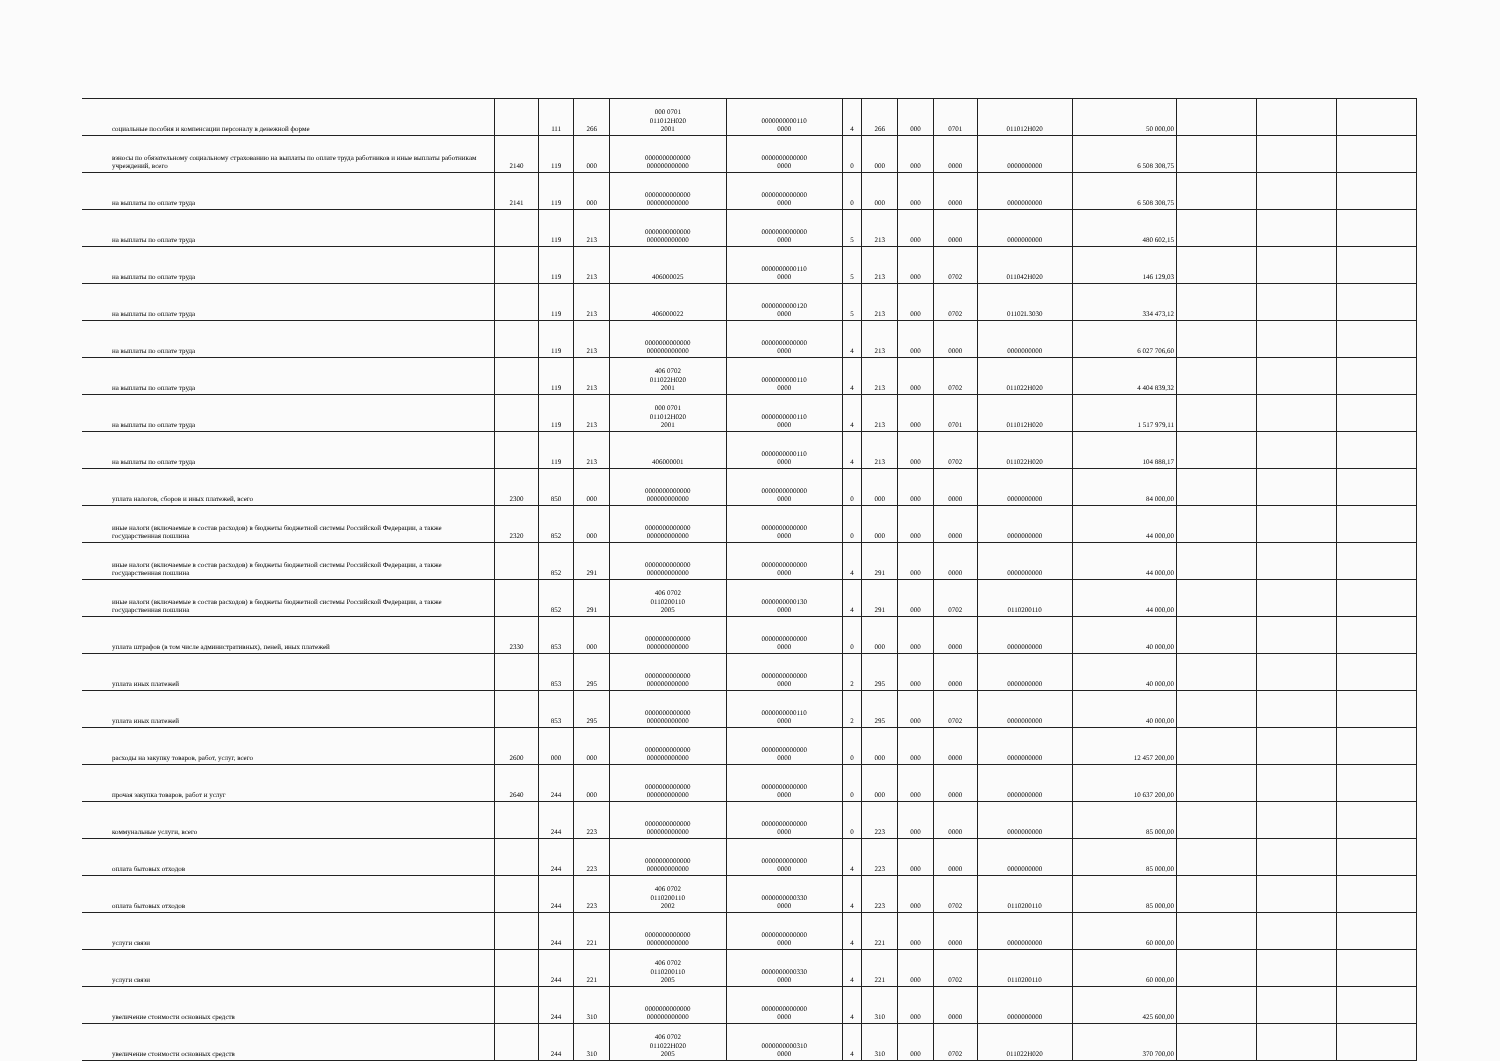| социальные пособия и компенсации персоналу в денежной форме | | 111 | 266 | 000 0701 011012Н020 2001 | 0000000000110 0000 | 4 | 266 | 000 | 0701 | 011012Н020 | 50 000,00 | | | |
| взносы по обязательному социальному страхованию на выплаты по оплате труда работников и иные выплаты работникам учреждений, всего | 2140 | 119 | 000 | 0000000000000 000000000000 | 0000000000000 0000 | 0 | 000 | 000 | 0000 | 0000000000 | 6 508 308,75 | | | |
| на выплаты по оплате труда | 2141 | 119 | 000 | 0000000000000 000000000000 | 0000000000000 0000 | 0 | 000 | 000 | 0000 | 0000000000 | 6 508 308,75 | | | |
| на выплаты по оплате труда | | 119 | 213 | 0000000000000 000000000000 | 0000000000000 0000 | 5 | 213 | 000 | 0000 | 0000000000 | 480 602,15 | | | |
| на выплаты по оплате труда | | 119 | 213 | 406000025 | 0000000000110 0000 | 5 | 213 | 000 | 0702 | 011042Н020 | 146 129,03 | | | |
| на выплаты по оплате труда | | 119 | 213 | 406000022 | 0000000000120 0000 | 5 | 213 | 000 | 0702 | 01102L3030 | 334 473,12 | | | |
| на выплаты по оплате труда | | 119 | 213 | 0000000000000 000000000000 | 0000000000000 0000 | 4 | 213 | 000 | 0000 | 0000000000 | 6 027 706,60 | | | |
| на выплаты по оплате труда | | 119 | 213 | 406 0702 011022Н020 2001 | 0000000000110 0000 | 4 | 213 | 000 | 0702 | 011022Н020 | 4 404 839,32 | | | |
| на выплаты по оплате труда | | 119 | 213 | 000 0701 011012Н020 2001 | 0000000000110 0000 | 4 | 213 | 000 | 0701 | 011012Н020 | 1 517 979,11 | | | |
| на выплаты по оплате труда | | 119 | 213 | 406000001 | 0000000000110 0000 | 4 | 213 | 000 | 0702 | 011022Н020 | 104 888,17 | | | |
| уплата налогов, сборов и иных платежей, всего | 2300 | 850 | 000 | 0000000000000 000000000000 | 0000000000000 0000 | 0 | 000 | 000 | 0000 | 0000000000 | 84 000,00 | | | |
| иные налоги (включаемые в состав расходов) в бюджеты бюджетной системы Российской Федерации, а также государственная пошлина | 2320 | 852 | 000 | 0000000000000 000000000000 | 0000000000000 0000 | 0 | 000 | 000 | 0000 | 0000000000 | 44 000,00 | | | |
| иные налоги (включаемые в состав расходов) в бюджеты бюджетной системы Российской Федерации, а также государственная пошлина | | 852 | 291 | 0000000000000 000000000000 | 0000000000000 0000 | 4 | 291 | 000 | 0000 | 0000000000 | 44 000,00 | | | |
| иные налоги (включаемые в состав расходов) в бюджеты бюджетной системы Российской Федерации, а также государственная пошлина | | 852 | 291 | 406 0702 0110200110 2005 | 0000000000130 0000 | 4 | 291 | 000 | 0702 | 0110200110 | 44 000,00 | | | |
| уплата штрафов (в том числе административных), пеней, иных платежей | 2330 | 853 | 000 | 0000000000000 000000000000 | 0000000000000 0000 | 0 | 000 | 000 | 0000 | 0000000000 | 40 000,00 | | | |
| уплата иных платежей | | 853 | 295 | 0000000000000 000000000000 | 0000000000000 0000 | 2 | 295 | 000 | 0000 | 0000000000 | 40 000,00 | | | |
| уплата иных платежей | | 853 | 295 | 0000000000000 000000000000 | 0000000000110 0000 | 2 | 295 | 000 | 0702 | 0000000000 | 40 000,00 | | | |
| расходы на закупку товаров, работ, услуг, всего | 2600 | 000 | 000 | 0000000000000 000000000000 | 0000000000000 0000 | 0 | 000 | 000 | 0000 | 0000000000 | 12 457 200,00 | | | |
| прочая закупка товаров, работ и услуг | 2640 | 244 | 000 | 0000000000000 000000000000 | 0000000000000 0000 | 0 | 000 | 000 | 0000 | 0000000000 | 10 637 200,00 | | | |
| коммунальные услуги, всего | | 244 | 223 | 0000000000000 000000000000 | 0000000000000 0000 | 0 | 223 | 000 | 0000 | 0000000000 | 85 000,00 | | | |
| оплата бытовых отходов | | 244 | 223 | 0000000000000 000000000000 | 0000000000000 0000 | 4 | 223 | 000 | 0000 | 0000000000 | 85 000,00 | | | |
| оплата бытовых отходов | | 244 | 223 | 406 0702 0110200110 2002 | 0000000000330 0000 | 4 | 223 | 000 | 0702 | 0110200110 | 85 000,00 | | | |
| услуги связи | | 244 | 221 | 0000000000000 000000000000 | 0000000000000 0000 | 4 | 221 | 000 | 0000 | 0000000000 | 60 000,00 | | | |
| услуги связи | | 244 | 221 | 406 0702 0110200110 2005 | 0000000000330 0000 | 4 | 221 | 000 | 0702 | 0110200110 | 60 000,00 | | | |
| увеличение стоимости основных средств | | 244 | 310 | 0000000000000 000000000000 | 0000000000000 0000 | 4 | 310 | 000 | 0000 | 0000000000 | 425 600,00 | | | |
| увеличение стоимости основных средств | | 244 | 310 | 406 0702 011022Н020 2005 | 0000000000310 0000 | 4 | 310 | 000 | 0702 | 011022Н020 | 370 700,00 | | | |